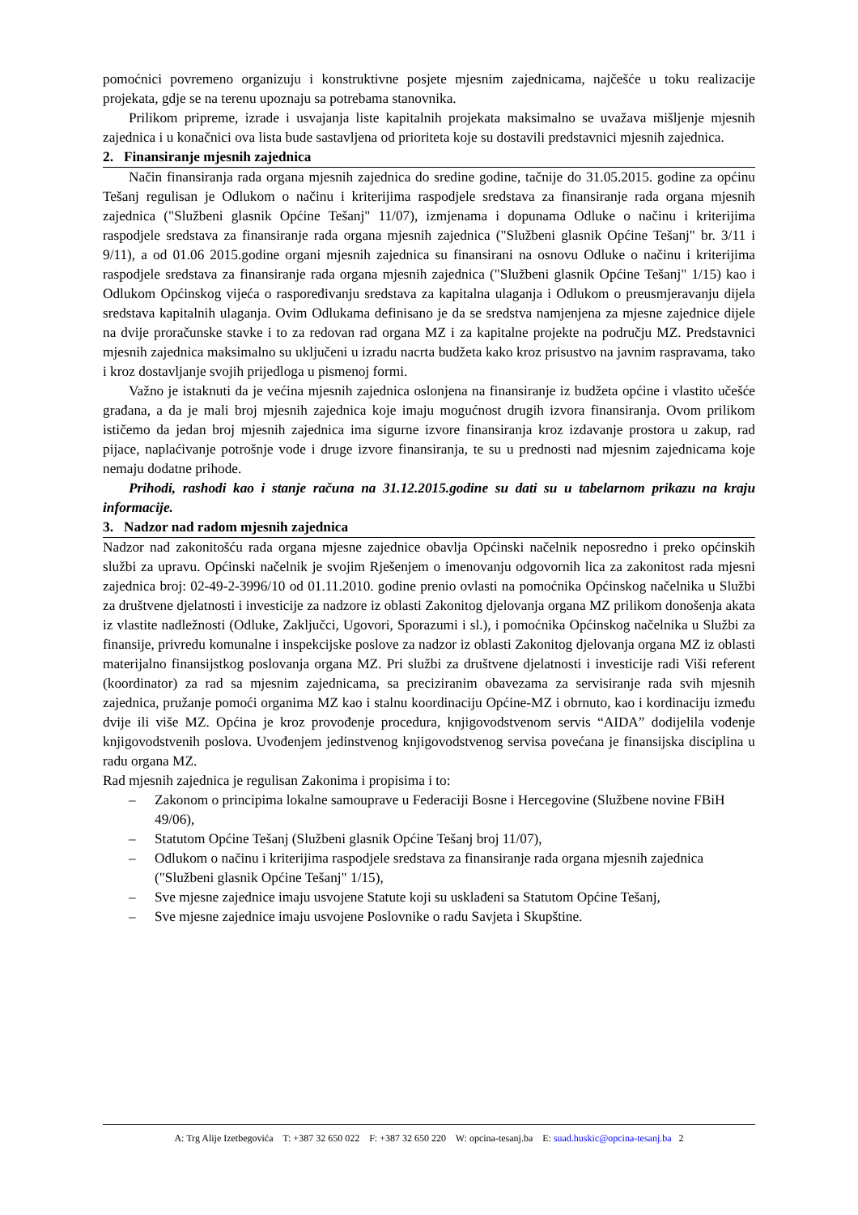pomoćnici povremeno organizuju i konstruktivne posjete mjesnim zajednicama, najčešće u toku realizacije projekata, gdje se na terenu upoznaju sa potrebama stanovnika.
Prilikom pripreme, izrade i usvajanja liste kapitalnih projekata maksimalno se uvažava mišljenje mjesnih zajednica i u konačnici ova lista bude sastavljena od prioriteta koje su dostavili predstavnici mjesnih zajednica.
2. Finansiranje mjesnih zajednica
Način finansiranja rada organa mjesnih zajednica do sredine godine, tačnije do 31.05.2015. godine za općinu Tešanj regulisan je Odlukom o načinu i kriterijima raspodjele sredstava za finansiranje rada organa mjesnih zajednica ("Službeni glasnik Općine Tešanj" 11/07), izmjenama i dopunama Odluke o načinu i kriterijima raspodjele sredstava za finansiranje rada organa mjesnih zajednica ("Službeni glasnik Općine Tešanj" br. 3/11 i 9/11), a od 01.06 2015.godine organi mjesnih zajednica su finansirani na osnovu Odluke o načinu i kriterijima raspodjele sredstava za finansiranje rada organa mjesnih zajednica ("Službeni glasnik Općine Tešanj" 1/15) kao i Odlukom Općinskog vijeća o raspoređivanju sredstava za kapitalna ulaganja i Odlukom o preusmjeravanju dijela sredstava kapitalnih ulaganja. Ovim Odlukama definisano je da se sredstva namjenjena za mjesne zajednice dijele na dvije proračunske stavke i to za redovan rad organa MZ i za kapitalne projekte na području MZ. Predstavnici mjesnih zajednica maksimalno su uključeni u izradu nacrta budžeta kako kroz prisustvo na javnim raspravama, tako i kroz dostavljanje svojih prijedloga u pismenoj formi.
Važno je istaknuti da je većina mjesnih zajednica oslonjena na finansiranje iz budžeta općine i vlastito učešće građana, a da je mali broj mjesnih zajednica koje imaju mogućnost drugih izvora finansiranja. Ovom prilikom ističemo da jedan broj mjesnih zajednica ima sigurne izvore finansiranja kroz izdavanje prostora u zakup, rad pijace, naplaćivanje potrošnje vode i druge izvore finansiranja, te su u prednosti nad mjesnim zajednicama koje nemaju dodatne prihode.
Prihodi, rashodi kao i stanje računa na 31.12.2015.godine su dati su u tabelarnom prikazu na kraju informacije.
3. Nadzor nad radom mjesnih zajednica
Nadzor nad zakonitošću rada organa mjesne zajednice obavlja Općinski načelnik neposredno i preko općinskih službi za upravu. Općinski načelnik je svojim Rješenjem o imenovanju odgovornih lica za zakonitost rada mjesni zajednica broj: 02-49-2-3996/10 od 01.11.2010. godine prenio ovlasti na pomoćnika Općinskog načelnika u Službi za društvene djelatnosti i investicije za nadzore iz oblasti Zakonitog djelovanja organa MZ prilikom donošenja akata iz vlastite nadležnosti (Odluke, Zaključci, Ugovori, Sporazumi i sl.), i pomoćnika Općinskog načelnika u Službi za finansije, privredu komunalne i inspekcijske poslove za nadzor iz oblasti Zakonitog djelovanja organa MZ iz oblasti materijalno finansijstkog poslovanja organa MZ. Pri službi za društvene djelatnosti i investicije radi Viši referent (koordinator) za rad sa mjesnim zajednicama, sa preciziranim obavezama za servisiranje rada svih mjesnih zajednica, pružanje pomoći organima MZ kao i stalnu koordinaciju Općine-MZ i obrnuto, kao i kordinaciju između dvije ili više MZ. Općina je kroz provođenje procedura, knjigovodstvenom servis “AIDA” dodijelila vođenje knjigovodstvenih poslova. Uvođenjem jedinstvenog knjigovodstvenog servisa povećana je finansijska disciplina u radu organa MZ.
Rad mjesnih zajednica je regulisan Zakonima i propisima i to:
– Zakonom o principima lokalne samouprave u Federaciji Bosne i Hercegovine (Službene novine FBiH 49/06),
– Statutom Općine Tešanj (Službeni glasnik Općine Tešanj broj 11/07),
– Odlukom o načinu i kriterijima raspodjele sredstava za finansiranje rada organa mjesnih zajednica ("Službeni glasnik Općine Tešanj" 1/15),
– Sve mjesne zajednice imaju usvojene Statute koji su usklađeni sa Statutom Općine Tešanj,
– Sve mjesne zajednice imaju usvojene Poslovnike o radu Savjeta i Skupštine.
A: Trg Alije Izetbegovića T: +387 32 650 022 F: +387 32 650 220 W: opcina-tesanj.ba E: suad.huskic@opcina-tesanj.ba 2